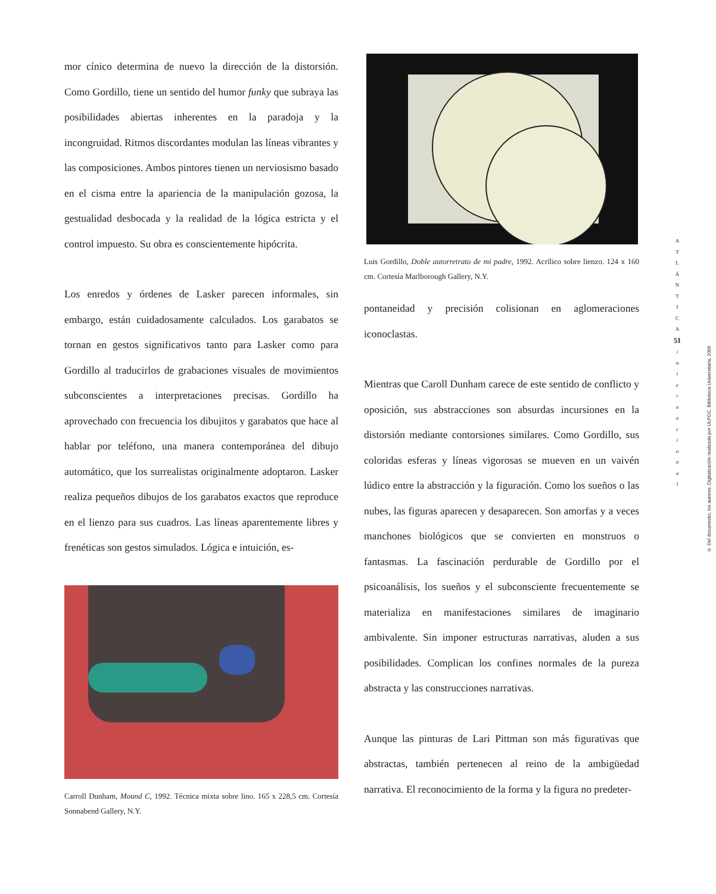mor cínico determina de nuevo la dirección de la distorsión. Como Gordillo, tiene un sentido del humor funky que subraya las posibilidades abiertas inherentes en la paradoja y la incongruidad. Ritmos discordantes modulan las líneas vibrantes y las composiciones. Ambos pintores tienen un nerviosismo basado en el cisma entre la apariencia de la manipulación gozosa, la gestualidad desbocada y la realidad de la lógica estricta y el control impuesto. Su obra es conscientemente hipócrita.
Los enredos y órdenes de Lasker parecen informales, sin embargo, están cuidadosamente calculados. Los garabatos se tornan en gestos significativos tanto para Lasker como para Gordillo al traducirlos de grabaciones visuales de movimientos subconscientes a interpretaciones precisas. Gordillo ha aprovechado con frecuencia los dibujitos y garabatos que hace al hablar por teléfono, una manera contemporánea del dibujo automático, que los surrealistas originalmente adoptaron. Lasker realiza pequeños dibujos de los garabatos exactos que reproduce en el lienzo para sus cuadros. Las líneas aparentemente libres y frenéticas son gestos simulados. Lógica e intuición, es-
Carroll Dunham, Mound C, 1992. Técnica mixta sobre lino. 165 x 228,5 cm. Cortesía Sonnabend Gallery, N.Y.
Luis Gordillo, Doble autorretrato de mi padre, 1992. Acrílico sobre lienzo. 124 x 160 cm. Cortesía Marlborough Gallery, N.Y.
pontaneidad y precisión colisionan en aglomeraciones iconoclastas.
Mientras que Caroll Dunham carece de este sentido de conflicto y oposición, sus abstracciones son absurdas incursiones en la distorsión mediante contorsiones similares. Como Gordillo, sus coloridas esferas y líneas vigorosas se mueven en un vaivén lúdico entre la abstracción y la figuración. Como los sueños o las nubes, las figuras aparecen y desaparecen. Son amorfas y a veces manchones biológicos que se convierten en monstruos o fantasmas. La fascinación perdurable de Gordillo por el psicoanálisis, los sueños y el subconsciente frecuentemente se materializa en manifestaciones similares de imaginario ambivalente. Sin imponer estructuras narrativas, aluden a sus posibilidades. Complican los confines normales de la pureza abstracta y las construcciones narrativas.
Aunque las pinturas de Lari Pittman son más figurativas que abstractas, también pertenecen al reino de la ambigüedad narrativa. El reconocimiento de la forma y la figura no predeter-
A
T
L
Á
N
T
I
C
A
51
i
n
t
e
r
n
a
c
i
o
n
a
l
© Del documento, los autores. Digitalización realizada por ULPGC. Biblioteca Universitaria, 2006